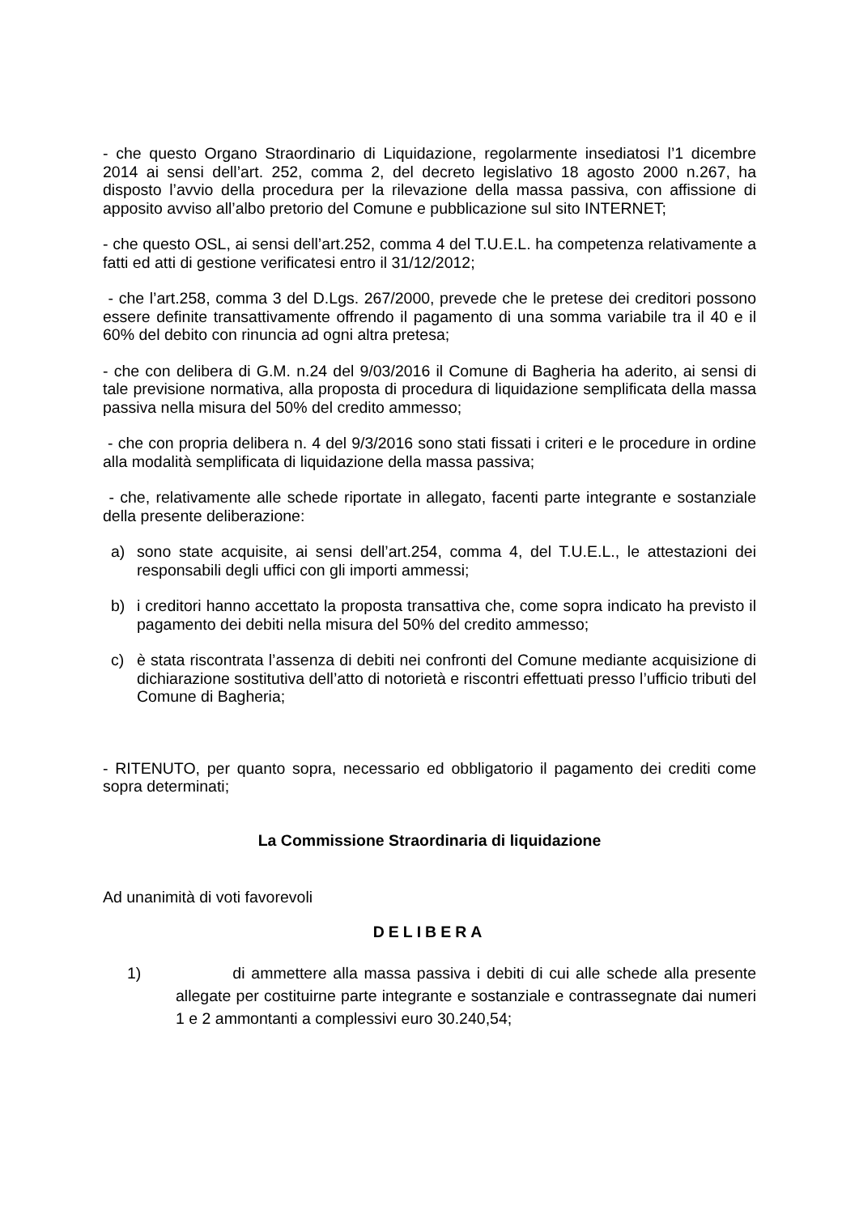- che questo Organo Straordinario di Liquidazione, regolarmente insediatosi l’1 dicembre 2014 ai sensi dell’art. 252, comma 2, del decreto legislativo 18 agosto 2000 n.267, ha disposto l’avvio della procedura per la rilevazione della massa passiva, con affissione di apposito avviso all’albo pretorio del Comune e pubblicazione sul sito INTERNET;
- che questo OSL, ai sensi dell’art.252, comma 4 del T.U.E.L. ha competenza relativamente a fatti ed atti di gestione verificatesi entro il 31/12/2012;
- che l’art.258, comma 3 del D.Lgs. 267/2000, prevede che le pretese dei creditori possono essere definite transattivamente offrendo il pagamento di una somma variabile tra il 40 e il 60% del debito con rinuncia ad ogni altra pretesa;
- che con delibera di G.M. n.24 del 9/03/2016 il Comune di Bagheria ha aderito, ai sensi di tale previsione normativa, alla proposta di procedura di liquidazione semplificata della massa passiva nella misura del 50% del credito ammesso;
- che con propria delibera n. 4 del 9/3/2016 sono stati fissati i criteri e le procedure in ordine alla modalità semplificata di liquidazione della massa passiva;
- che, relativamente alle schede riportate in allegato, facenti parte integrante e sostanziale della presente deliberazione:
a) sono state acquisite, ai sensi dell’art.254, comma 4, del T.U.E.L., le attestazioni dei responsabili degli uffici con gli importi ammessi;
b) i creditori hanno accettato la proposta transattiva che, come sopra indicato ha previsto il pagamento dei debiti nella misura del 50% del credito ammesso;
c) è stata riscontrata l’assenza di debiti nei confronti del Comune mediante acquisizione di dichiarazione sostitutiva dell’atto di notorietà e riscontri effettuati presso l’ufficio tributi del Comune di Bagheria;
- RITENUTO, per quanto sopra, necessario ed obbligatorio il pagamento dei crediti come sopra determinati;
La Commissione Straordinaria di liquidazione
Ad unanimità di voti favorevoli
DELIBERA
1) di ammettere alla massa passiva i debiti di cui alle schede alla presente allegate per costituirne parte integrante e sostanziale e contrassegnate dai numeri 1 e 2 ammontanti a complessivi euro 30.240,54;